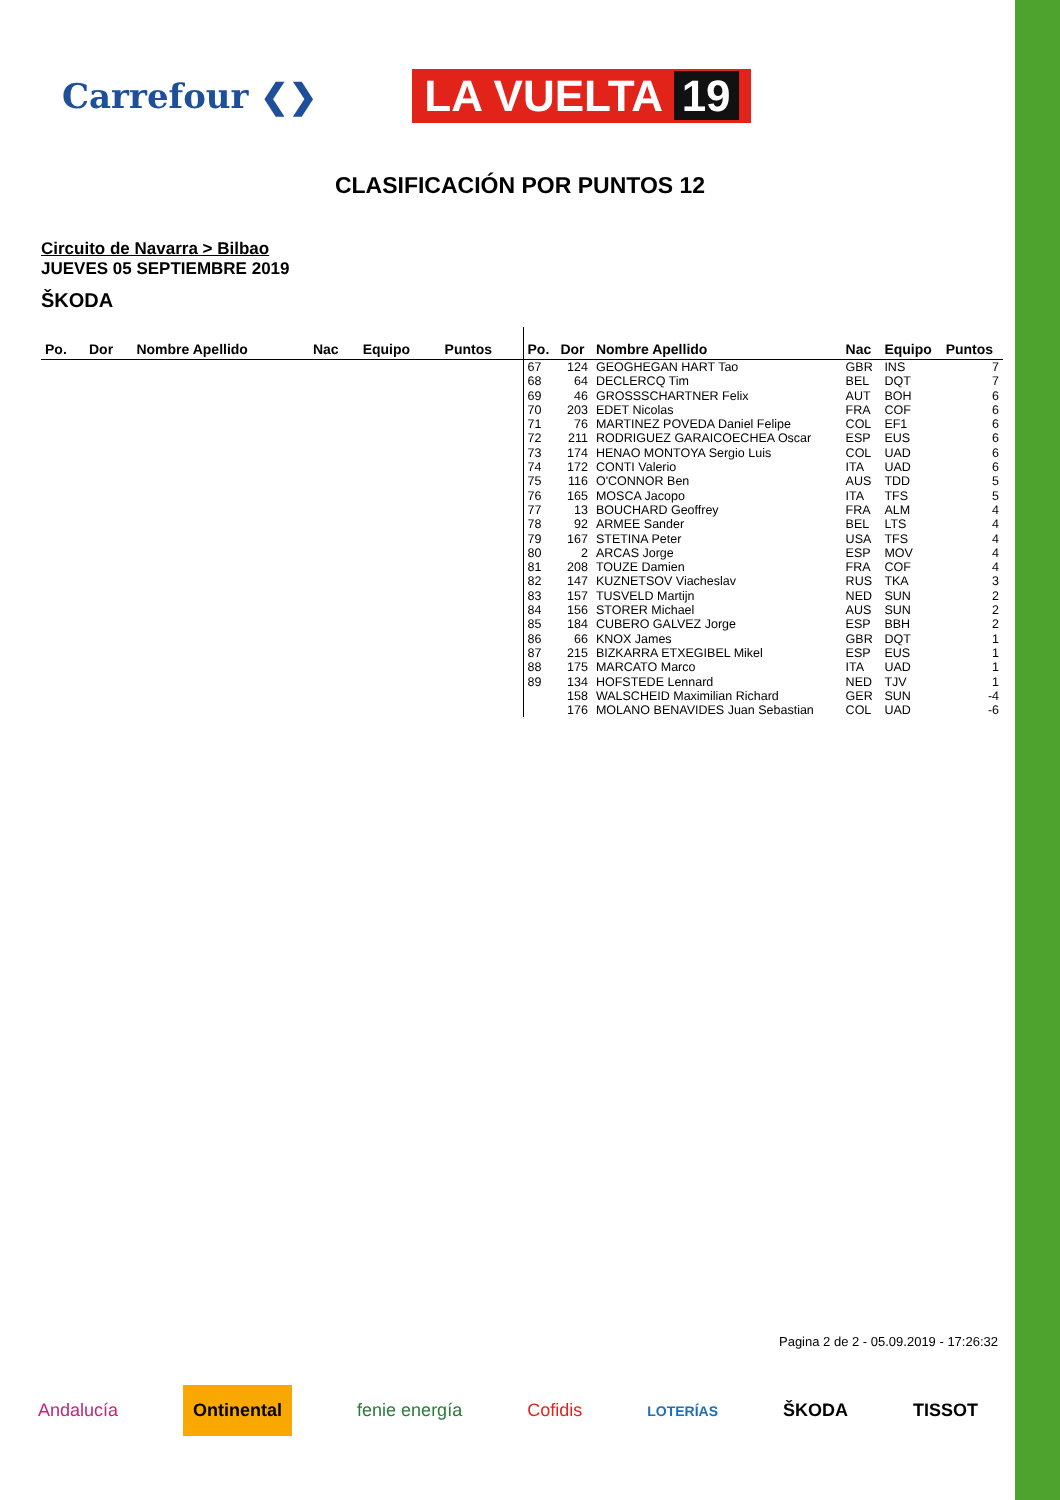Carrefour ❮❯
LA VUELTA 19
CLASIFICACIÓN POR PUNTOS 12
Circuito de Navarra > Bilbao
JUEVES 05 SEPTIEMBRE 2019
ŠKODA
| Po. | Dor | Nombre Apellido | Nac | Equipo | Puntos |
| --- | --- | --- | --- | --- | --- |
| Po. | Dor | Nombre Apellido | Nac | Equipo | Puntos |
| --- | --- | --- | --- | --- | --- |
| 67 | 124 | GEOGHEGAN HART Tao | GBR | INS | 7 |
| 68 | 64 | DECLERCQ Tim | BEL | DQT | 7 |
| 69 | 46 | GROSSSCHARTNER Felix | AUT | BOH | 6 |
| 70 | 203 | EDET Nicolas | FRA | COF | 6 |
| 71 | 76 | MARTINEZ POVEDA Daniel Felipe | COL | EF1 | 6 |
| 72 | 211 | RODRIGUEZ GARAICOECHEA Oscar | ESP | EUS | 6 |
| 73 | 174 | HENAO MONTOYA Sergio Luis | COL | UAD | 6 |
| 74 | 172 | CONTI Valerio | ITA | UAD | 6 |
| 75 | 116 | O'CONNOR Ben | AUS | TDD | 5 |
| 76 | 165 | MOSCA Jacopo | ITA | TFS | 5 |
| 77 | 13 | BOUCHARD Geoffrey | FRA | ALM | 4 |
| 78 | 92 | ARMEE Sander | BEL | LTS | 4 |
| 79 | 167 | STETINA Peter | USA | TFS | 4 |
| 80 | 2 | ARCAS Jorge | ESP | MOV | 4 |
| 81 | 208 | TOUZE Damien | FRA | COF | 4 |
| 82 | 147 | KUZNETSOV Viacheslav | RUS | TKA | 3 |
| 83 | 157 | TUSVELD Martijn | NED | SUN | 2 |
| 84 | 156 | STORER Michael | AUS | SUN | 2 |
| 85 | 184 | CUBERO GALVEZ Jorge | ESP | BBH | 2 |
| 86 | 66 | KNOX James | GBR | DQT | 1 |
| 87 | 215 | BIZKARRA ETXEGIBEL Mikel | ESP | EUS | 1 |
| 88 | 175 | MARCATO Marco | ITA | UAD | 1 |
| 89 | 134 | HOFSTEDE Lennard | NED | TJV | 1 |
| | 158 | WALSCHEID Maximilian Richard | GER | SUN | -4 |
| | 176 | MOLANO BENAVIDES Juan Sebastian | COL | UAD | -6 |
Pagina 2 de 2 - 05.09.2019 - 17:26:32
Andalucía Ontinental fenie energía Cofidis LOTERÍAS ŠKODA TISSOT